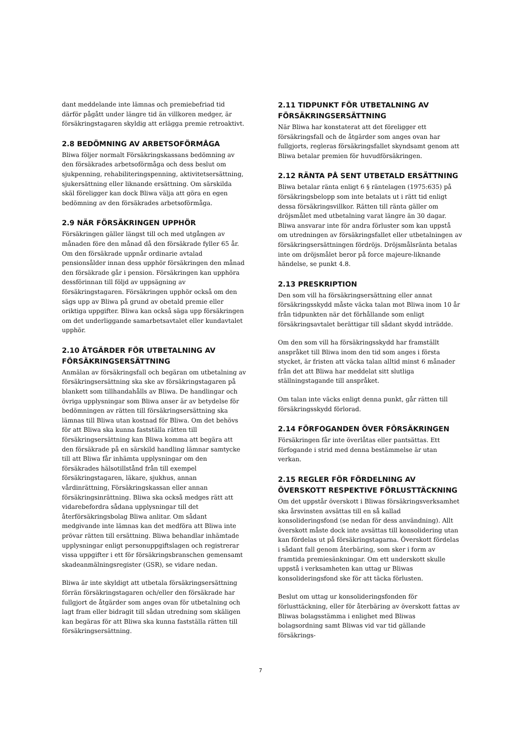dant meddelande inte lämnas och premiebefriad tid därför pågått under längre tid än villkoren medger, är försäkringstagaren skyldig att erlägga premie retroaktivt.
2.8 BEDÖMNING AV ARBETSOFÖRMÅGA
Bliwa följer normalt Försäkringskassans bedömning av den försäkrades arbetsoförmåga och dess beslut om sjukpenning, rehabiliteringspenning, aktivitetsersättning, sjukersättning eller liknande ersättning. Om särskilda skäl föreligger kan dock Bliwa välja att göra en egen bedömning av den försäkrades arbetsoförmåga.
2.9 NÄR FÖRSÄKRINGEN UPPHÖR
Försäkringen gäller längst till och med utgången av månaden före den månad då den försäkrade fyller 65 år. Om den försäkrade uppnår ordinarie avtalad pensionsålder innan dess upphör försäkringen den månad den försäkrade går i pension. Försäkringen kan upphöra dessförinnan till följd av uppsägning av försäkringstagaren. Försäkringen upphör också om den sägs upp av Bliwa på grund av obetald premie eller oriktiga uppgifter. Bliwa kan också säga upp försäkringen om det underliggande samarbetsavtalet eller kundavtalet upphör.
2.10 ÅTGÄRDER FÖR UTBETALNING AV FÖRSÄKRINGSERSÄTTNING
Anmälan av försäkringsfall och begäran om utbetalning av försäkringsersättning ska ske av försäkringstagaren på blankett som tillhandahålls av Bliwa. De handlingar och övriga upplysningar som Bliwa anser är av betydelse för bedömningen av rätten till försäkringsersättning ska lämnas till Bliwa utan kostnad för Bliwa. Om det behövs för att Bliwa ska kunna fastställa rätten till försäkringsersättning kan Bliwa komma att begära att den försäkrade på en särskild handling lämnar samtycke till att Bliwa får inhämta upplysningar om den försäkrades hälsotillstånd från till exempel försäkringstagaren, läkare, sjukhus, annan vårdinrättning, Försäkringskassan eller annan försäkringsinrättning. Bliwa ska också medges rätt att vidarebefordra sådana upplysningar till det återförsäkringsbolag Bliwa anlitar. Om sådant medgivande inte lämnas kan det medföra att Bliwa inte prövar rätten till ersättning. Bliwa behandlar inhämtade upplysningar enligt personuppgiftslagen och registrerar vissa uppgifter i ett för försäkringsbranschen gemensamt skadeanmälningsregister (GSR), se vidare nedan.
Bliwa är inte skyldigt att utbetala försäkringsersättning förrän försäkringstagaren och/eller den försäkrade har fullgjort de åtgärder som anges ovan för utbetalning och lagt fram eller bidragit till sådan utredning som skäligen kan begäras för att Bliwa ska kunna fastställa rätten till försäkringsersättning.
2.11 TIDPUNKT FÖR UTBETALNING AV FÖRSÄKRINGSERSÄTTNING
När Bliwa har konstaterat att det föreligger ett försäkringsfall och de åtgärder som anges ovan har fullgjorts, regleras försäkringsfallet skyndsamt genom att Bliwa betalar premien för huvudförsäkringen.
2.12 RÄNTA PÅ SENT UTBETALD ERSÄTTNING
Bliwa betalar ränta enligt 6 § räntelagen (1975:635) på försäkringsbelopp som inte betalats ut i rätt tid enligt dessa försäkringsvillkor. Rätten till ränta gäller om dröjsmålet med utbetalning varat längre än 30 dagar. Bliwa ansvarar inte för andra förluster som kan uppstå om utredningen av försäkringsfallet eller utbetalningen av försäkringsersättningen fördröjs. Dröjsmålsränta betalas inte om dröjsmålet beror på force majeure-liknande händelse, se punkt 4.8.
2.13 PRESKRIPTION
Den som vill ha försäkringsersättning eller annat försäkringsskydd måste väcka talan mot Bliwa inom 10 år från tidpunkten när det förhållande som enligt försäkringsavtalet berättigar till sådant skydd inträdde.
Om den som vill ha försäkringsskydd har framställt anspråket till Bliwa inom den tid som anges i första stycket, är fristen att väcka talan alltid minst 6 månader från det att Bliwa har meddelat sitt slutliga ställningstagande till anspråket.
Om talan inte väcks enligt denna punkt, går rätten till försäkringsskydd förlorad.
2.14 FÖRFOGANDEN ÖVER FÖRSÄKRINGEN
Försäkringen får inte överlåtas eller pantsättas. Ett förfogande i strid med denna bestämmelse är utan verkan.
2.15 REGLER FÖR FÖRDELNING AV ÖVERSKOTT RESPEKTIVE FÖRLUSTTÄCKNING
Om det uppstår överskott i Bliwas försäkringsverksamhet ska årsvinsten avsättas till en så kallad konsolideringsfond (se nedan för dess användning). Allt överskott måste dock inte avsättas till konsolidering utan kan fördelas ut på försäkringstagarna. Överskott fördelas i sådant fall genom återbäring, som sker i form av framtida premiesänkningar. Om ett underskott skulle uppstå i verksamheten kan uttag ur Bliwas konsolideringsfond ske för att täcka förlusten.
Beslut om uttag ur konsolideringsfonden för förlusttäckning, eller för återbäring av överskott fattas av Bliwas bolagsstämma i enlighet med Bliwas bolagsordning samt Bliwas vid var tid gällande försäkrings-
7